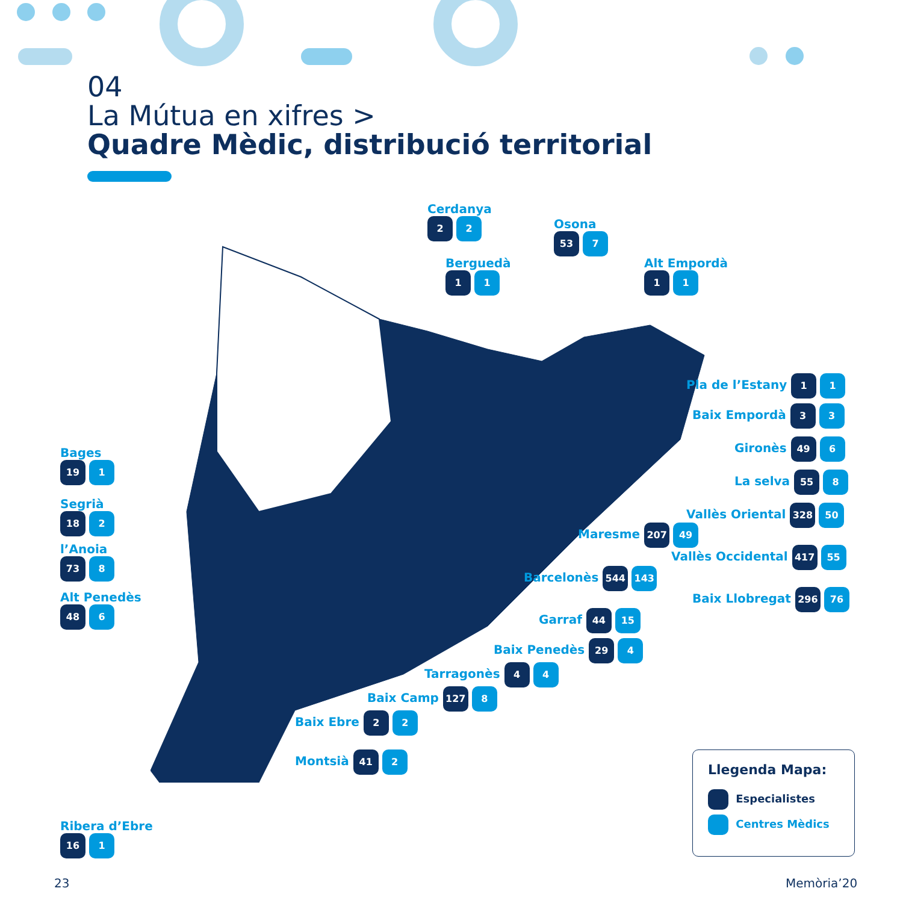04
La Mútua en xifres >
Quadre Mèdic, distribució territorial
Cerdanya
2 2
Osona
53 7
Berguedà
1 1
Alt Empordà
1 1
Pla de l’Estany 1 1
Baix Empordà 3 3
Gironès 49 6
La selva 55 8
Vallès Oriental 328 50
Maresme 207 49
Vallès Occidental 417 55
Barcelonès 544 143
Baix Llobregat 296 76
Garraf 44 15
Baix Penedès 29 4
Tarragonès 4 4
Baix Camp 127 8
Baix Ebre 2 2
Montsià 41 2
Bages
19 1
Segrià
18 2
l’Anoia
73 8
Alt Penedès
48 6
Ribera d’Ebre
16 1
Llegenda Mapa:
Especialistes
Centres Mèdics
23 Memòria’20